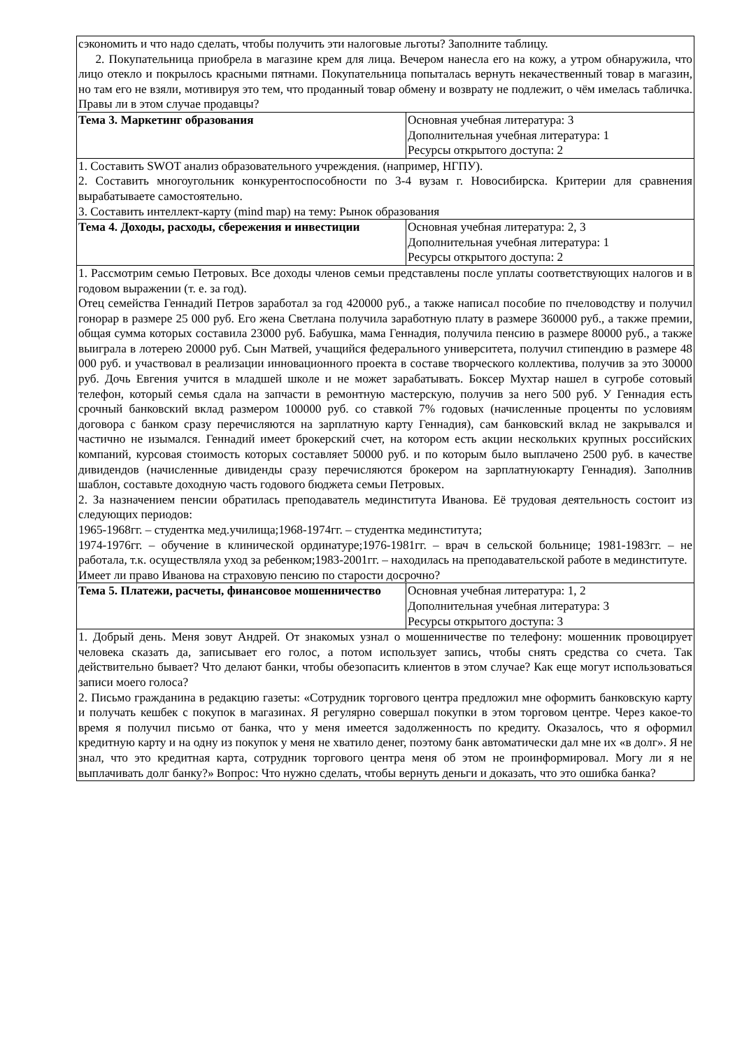| сэкономить и что надо сделать, чтобы получить эти налоговые льготы? Заполните таблицу. 2. Покупательница приобрела в магазине крем для лица. Вечером нанесла его на кожу, а утром обнаружила, что лицо отекло и покрылось красными пятнами. Покупательница попыталась вернуть некачественный товар в магазин, но там его не взяли, мотивируя это тем, что проданный товар обмену и возврату не подлежит, о чём имелась табличка. Правы ли в этом случае продавцы? | |
| Тема 3. Маркетинг образования | Основная учебная литература: 3 Дополнительная учебная литература: 1 Ресурсы открытого доступа: 2 |
| 1. Составить SWOT анализ образовательного учреждения. (например, НГПУ). 2. Составить многоугольник конкурентоспособности по 3-4 вузам г. Новосибирска. Критерии для сравнения вырабатываете самостоятельно. 3. Составить интеллект-карту (mind map) на тему: Рынок образования | |
| Тема 4. Доходы, расходы, сбережения и инвестиции | Основная учебная литература: 2, 3 Дополнительная учебная литература: 1 Ресурсы открытого доступа: 2 |
| 1. Рассмотрим семью Петровых. Все доходы членов семьи представлены после уплаты соответствующих налогов и в годовом выражении (т. е. за год). Отец семейства Геннадий Петров заработал за год 420000 руб., а также написал пособие по пчеловодству и получил гонорар в размере 25 000 руб. Его жена Светлана получила заработную плату в размере 360000 руб., а также премии, общая сумма которых составила 23000 руб. Бабушка, мама Геннадия, получила пенсию в размере 80000 руб., а также выиграла в лотерею 20000 руб. Сын Матвей, учащийся федерального университета, получил стипендию в размере 48 000 руб. и участвовал в реализации инновационного проекта в составе творческого коллектива, получив за это 30000 руб. Дочь Евгения учится в младшей школе и не может зарабатывать. Боксер Мухтар нашел в сугробе сотовый телефон, который семья сдала на запчасти в ремонтную мастерскую, получив за него 500 руб. У Геннадия есть срочный банковский вклад размером 100000 руб. со ставкой 7% годовых (начисленные проценты по условиям договора с банком сразу перечисляются на зарплатную карту Геннадия), сам банковский вклад не закрывался и частично не изымался. Геннадий имеет брокерский счет, на котором есть акции нескольких крупных российских компаний, курсовая стоимость которых составляет 50000 руб. и по которым было выплачено 2500 руб. в качестве дивидендов (начисленные дивиденды сразу перечисляются брокером на зарплатнуюкарту Геннадия). Заполнив шаблон, составьте доходную часть годового бюджета семьи Петровых. 2. За назначением пенсии обратилась преподаватель мединститута Иванова. Её трудовая деятельность состоит из следующих периодов: 1965-1968гг. – студентка мед.училища;1968-1974гг. – студентка мединститута; 1974-1976гг. – обучение в клинической ординатуре;1976-1981гг. – врач в сельской больнице; 1981-1983гг. – не работала, т.к. осуществляла уход за ребенком;1983-2001гг. – находилась на преподавательской работе в мединституте. Имеет ли право Иванова на страховую пенсию по старости досрочно? | |
| Тема 5. Платежи, расчеты, финансовое мошенничество | Основная учебная литература: 1, 2 Дополнительная учебная литература: 3 Ресурсы открытого доступа: 3 |
| 1. Добрый день. Меня зовут Андрей. От знакомых узнал о мошенничестве по телефону: мошенник провоцирует человека сказать да, записывает его голос, а потом использует запись, чтобы снять средства со счета. Так действительно бывает? Что делают банки, чтобы обезопасить клиентов в этом случае? Как еще могут использоваться записи моего голоса? 2. Письмо гражданина в редакцию газеты: «Сотрудник торгового центра предложил мне оформить банковскую карту и получать кешбек с покупок в магазинах. Я регулярно совершал покупки в этом торговом центре. Через какое-то время я получил письмо от банка, что у меня имеется задолженность по кредиту. Оказалось, что я оформил кредитную карту и на одну из покупок у меня не хватило денег, поэтому банк автоматически дал мне их «в долг». Я не знал, что это кредитная карта, сотрудник торгового центра меня об этом не проинформировал. Могу ли я не выплачивать долг банку?» Вопрос: Что нужно сделать, чтобы вернуть деньги и доказать, что это ошибка банка? | |